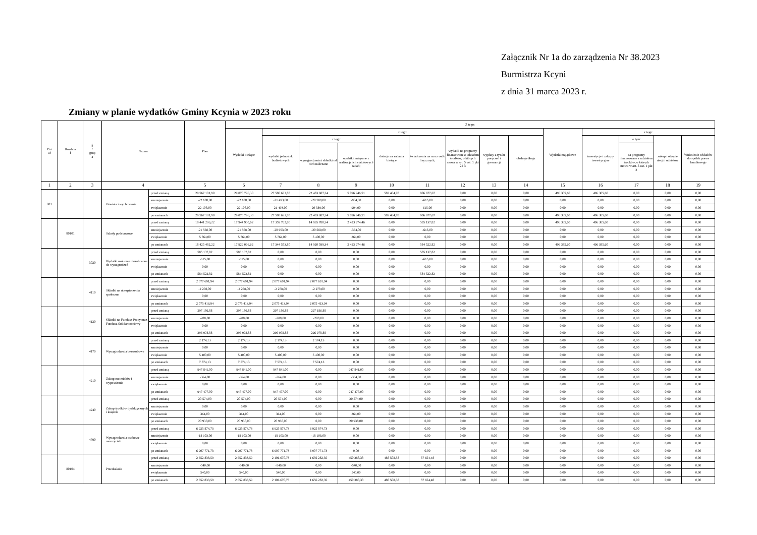Załącznik Nr 1a do zarządzenia Nr 38.2023
Burmistrza Kcyni
z dnia 31 marca 2023 r.
Zmiany w planie wydatków Gminy Kcynia w 2023 roku
| Dzi ał | Rozdzia ł | § / grup a | Nazwa | | Plan | Z tego: | | | | | | | | | | | | | |
| --- | --- | --- | --- | --- | --- | --- | --- | --- | --- | --- | --- | --- | --- | --- | --- | --- | --- | --- | --- |
| | | | | | | Wydatki bieżące | z tego: | | | | | | | | Wydatki majątkowe | z tego: | | | |
| | | | | | | | wydatki jednostek budżetowych | z tego: | | dotacje na zadania bieżące | świadczenia na rzecz osób fizycznych; | wydatki na programy finansowane z udziałem środków, o których mowa w art. 5 ust. 1 pkt 2 i 3 | wypłaty z tytułu poręczeń i gwarancji | obsługa długu | | inwestycje i zakupy inwestycyjne | w tym: | zakup i objęcie akcji i udziałów | Wniesienie wkładów do spółek prawa handlowego |
| | | | | | | | | wynagrodzenia i składki od nich naliczane | wydatki związane z realizacją ich statutowych zadań; | | | | | | | | na programy finansowane z udziałem środków, o których mowa w art. 5 ust. 1 pkt 2 | | |
| 1 | 2 | 3 | 4 | | 5 | 6 | 7 | 8 | 9 | 10 | 11 | 12 | 13 | 14 | 15 | 16 | 17 | 18 | 19 |
| 801 | | | Oświata i wychowanie | przed zmianą | 29 567 181,90 | 29 070 796,30 | 27 580 633,85 | 22 483 687,34 | 5 096 946,51 | 583 484,78 | 906 677,67 | 0,00 | 0,00 | 0,00 | 496 385,60 | 496 385,60 | 0,00 | 0,00 | 0,00 |
| | | | | zmniejszenie | -22 108,00 | -22 108,00 | -21 493,00 | -20 589,00 | -904,00 | 0,00 | -615,00 | 0,00 | 0,00 | 0,00 | 0,00 | 0,00 | 0,00 | 0,00 | 0,00 |
| | | | | zwiększenie | 22 108,00 | 22 108,00 | 21 493,00 | 20 589,00 | 904,00 | 0,00 | 615,00 | 0,00 | 0,00 | 0,00 | 0,00 | 0,00 | 0,00 | 0,00 | 0,00 |
| | | | | po zmianach | 29 567 181,90 | 29 070 796,30 | 27 580 633,85 | 22 483 687,34 | 5 096 946,51 | 583 484,78 | 906 677,67 | 0,00 | 0,00 | 0,00 | 496 385,60 | 496 385,60 | 0,00 | 0,00 | 0,00 |
| | 80101 | | Szkoły podstawowe | przed zmianą | 18 441 286,22 | 17 944 900,62 | 17 359 762,80 | 14 935 788,34 | 2 423 974,46 | 0,00 | 585 137,82 | 0,00 | 0,00 | 0,00 | 496 385,60 | 496 385,60 | 0,00 | 0,00 | 0,00 |
| | | | | zmniejszenie | -21 568,00 | -21 568,00 | -20 953,00 | -20 589,00 | -364,00 | 0,00 | -615,00 | 0,00 | 0,00 | 0,00 | 0,00 | 0,00 | 0,00 | 0,00 | 0,00 |
| | | | | zwiększenie | 5 764,00 | 5 764,00 | 5 764,00 | 5 400,00 | 364,00 | 0,00 | 0,00 | 0,00 | 0,00 | 0,00 | 0,00 | 0,00 | 0,00 | 0,00 | 0,00 |
| | | | | po zmianach | 18 425 482,22 | 17 929 096,62 | 17 344 573,80 | 14 920 599,34 | 2 423 974,46 | 0,00 | 584 522,82 | 0,00 | 0,00 | 0,00 | 496 385,60 | 496 385,60 | 0,00 | 0,00 | 0,00 |
| | | 3020 | Wydatki osobowe niezaliczone do wynagrodzeń | przed zmianą | 585 137,82 | 585 137,82 | 0,00 | 0,00 | 0,00 | 0,00 | 585 137,82 | 0,00 | 0,00 | 0,00 | 0,00 | 0,00 | 0,00 | 0,00 | 0,00 |
| | | | | zmniejszenie | -615,00 | -615,00 | 0,00 | 0,00 | 0,00 | 0,00 | -615,00 | 0,00 | 0,00 | 0,00 | 0,00 | 0,00 | 0,00 | 0,00 | 0,00 |
| | | | | zwiększenie | 0,00 | 0,00 | 0,00 | 0,00 | 0,00 | 0,00 | 0,00 | 0,00 | 0,00 | 0,00 | 0,00 | 0,00 | 0,00 | 0,00 | 0,00 |
| | | | | po zmianach | 584 522,82 | 584 522,82 | 0,00 | 0,00 | 0,00 | 0,00 | 584 522,82 | 0,00 | 0,00 | 0,00 | 0,00 | 0,00 | 0,00 | 0,00 | 0,00 |
| | | 4110 | Składki na ubezpieczenia społeczne | przed zmianą | 2 077 691,94 | 2 077 691,94 | 2 077 691,94 | 2 077 691,94 | 0,00 | 0,00 | 0,00 | 0,00 | 0,00 | 0,00 | 0,00 | 0,00 | 0,00 | 0,00 | 0,00 |
| | | | | zmniejszenie | -2 278,00 | -2 278,00 | -2 278,00 | -2 278,00 | 0,00 | 0,00 | 0,00 | 0,00 | 0,00 | 0,00 | 0,00 | 0,00 | 0,00 | 0,00 | 0,00 |
| | | | | zwiększenie | 0,00 | 0,00 | 0,00 | 0,00 | 0,00 | 0,00 | 0,00 | 0,00 | 0,00 | 0,00 | 0,00 | 0,00 | 0,00 | 0,00 | 0,00 |
| | | | | po zmianach | 2 075 413,94 | 2 075 413,94 | 2 075 413,94 | 2 075 413,94 | 0,00 | 0,00 | 0,00 | 0,00 | 0,00 | 0,00 | 0,00 | 0,00 | 0,00 | 0,00 | 0,00 |
| | | 4120 | Składki na Fundusz Pracy oraz Fundusz Solidarnościowy | przed zmianą | 297 186,88 | 297 186,88 | 297 186,88 | 297 186,88 | 0,00 | 0,00 | 0,00 | 0,00 | 0,00 | 0,00 | 0,00 | 0,00 | 0,00 | 0,00 | 0,00 |
| | | | | zmniejszenie | -208,00 | -208,00 | -208,00 | -208,00 | 0,00 | 0,00 | 0,00 | 0,00 | 0,00 | 0,00 | 0,00 | 0,00 | 0,00 | 0,00 | 0,00 |
| | | | | zwiększenie | 0,00 | 0,00 | 0,00 | 0,00 | 0,00 | 0,00 | 0,00 | 0,00 | 0,00 | 0,00 | 0,00 | 0,00 | 0,00 | 0,00 | 0,00 |
| | | | | po zmianach | 296 978,88 | 296 978,88 | 296 978,88 | 296 978,88 | 0,00 | 0,00 | 0,00 | 0,00 | 0,00 | 0,00 | 0,00 | 0,00 | 0,00 | 0,00 | 0,00 |
| | | 4170 | Wynagrodzenia bezosobowe | przed zmianą | 2 174,13 | 2 174,13 | 2 174,13 | 2 174,13 | 0,00 | 0,00 | 0,00 | 0,00 | 0,00 | 0,00 | 0,00 | 0,00 | 0,00 | 0,00 | 0,00 |
| | | | | zmniejszenie | 0,00 | 0,00 | 0,00 | 0,00 | 0,00 | 0,00 | 0,00 | 0,00 | 0,00 | 0,00 | 0,00 | 0,00 | 0,00 | 0,00 | 0,00 |
| | | | | zwiększenie | 5 400,00 | 5 400,00 | 5 400,00 | 5 400,00 | 0,00 | 0,00 | 0,00 | 0,00 | 0,00 | 0,00 | 0,00 | 0,00 | 0,00 | 0,00 | 0,00 |
| | | | | po zmianach | 7 574,13 | 7 574,13 | 7 574,13 | 7 574,13 | 0,00 | 0,00 | 0,00 | 0,00 | 0,00 | 0,00 | 0,00 | 0,00 | 0,00 | 0,00 | 0,00 |
| | | 4210 | Zakup materiałów i wyposażenia | przed zmianą | 947 841,00 | 947 841,00 | 947 841,00 | 0,00 | 947 841,00 | 0,00 | 0,00 | 0,00 | 0,00 | 0,00 | 0,00 | 0,00 | 0,00 | 0,00 | 0,00 |
| | | | | zmniejszenie | -364,00 | -364,00 | -364,00 | 0,00 | -364,00 | 0,00 | 0,00 | 0,00 | 0,00 | 0,00 | 0,00 | 0,00 | 0,00 | 0,00 | 0,00 |
| | | | | zwiększenie | 0,00 | 0,00 | 0,00 | 0,00 | 0,00 | 0,00 | 0,00 | 0,00 | 0,00 | 0,00 | 0,00 | 0,00 | 0,00 | 0,00 | 0,00 |
| | | | | po zmianach | 947 477,00 | 947 477,00 | 947 477,00 | 0,00 | 947 477,00 | 0,00 | 0,00 | 0,00 | 0,00 | 0,00 | 0,00 | 0,00 | 0,00 | 0,00 | 0,00 |
| | | 4240 | Zakup środków dydaktycznych i książek | przed zmianą | 20 574,00 | 20 574,00 | 20 574,00 | 0,00 | 20 574,00 | 0,00 | 0,00 | 0,00 | 0,00 | 0,00 | 0,00 | 0,00 | 0,00 | 0,00 | 0,00 |
| | | | | zmniejszenie | 0,00 | 0,00 | 0,00 | 0,00 | 0,00 | 0,00 | 0,00 | 0,00 | 0,00 | 0,00 | 0,00 | 0,00 | 0,00 | 0,00 | 0,00 |
| | | | | zwiększenie | 364,00 | 364,00 | 364,00 | 0,00 | 364,00 | 0,00 | 0,00 | 0,00 | 0,00 | 0,00 | 0,00 | 0,00 | 0,00 | 0,00 | 0,00 |
| | | | | po zmianach | 20 938,00 | 20 938,00 | 20 938,00 | 0,00 | 20 938,00 | 0,00 | 0,00 | 0,00 | 0,00 | 0,00 | 0,00 | 0,00 | 0,00 | 0,00 | 0,00 |
| | | 4790 | Wynagrodzenia osobowe nauczycieli | przed zmianą | 6 925 874,73 | 6 925 874,73 | 6 925 874,73 | 6 925 874,73 | 0,00 | 0,00 | 0,00 | 0,00 | 0,00 | 0,00 | 0,00 | 0,00 | 0,00 | 0,00 | 0,00 |
| | | | | zmniejszenie | -18 103,00 | -18 103,00 | -18 103,00 | -18 103,00 | 0,00 | 0,00 | 0,00 | 0,00 | 0,00 | 0,00 | 0,00 | 0,00 | 0,00 | 0,00 | 0,00 |
| | | | | zwiększenie | 0,00 | 0,00 | 0,00 | 0,00 | 0,00 | 0,00 | 0,00 | 0,00 | 0,00 | 0,00 | 0,00 | 0,00 | 0,00 | 0,00 | 0,00 |
| | | | | po zmianach | 6 907 771,73 | 6 907 771,73 | 6 907 771,73 | 6 907 771,73 | 0,00 | 0,00 | 0,00 | 0,00 | 0,00 | 0,00 | 0,00 | 0,00 | 0,00 | 0,00 | 0,00 |
| | 80104 | | Przedszkola | przed zmianą | 2 652 833,59 | 2 652 833,59 | 2 106 670,73 | 1 656 282,35 | 450 388,38 | 488 508,38 | 57 654,48 | 0,00 | 0,00 | 0,00 | 0,00 | 0,00 | 0,00 | 0,00 | 0,00 |
| | | | | zmniejszenie | -540,00 | -540,00 | -540,00 | 0,00 | -540,00 | 0,00 | 0,00 | 0,00 | 0,00 | 0,00 | 0,00 | 0,00 | 0,00 | 0,00 | 0,00 |
| | | | | zwiększenie | 540,00 | 540,00 | 540,00 | 0,00 | 540,00 | 0,00 | 0,00 | 0,00 | 0,00 | 0,00 | 0,00 | 0,00 | 0,00 | 0,00 | 0,00 |
| | | | | po zmianach | 2 652 833,59 | 2 652 833,59 | 2 106 670,73 | 1 656 282,35 | 450 388,38 | 488 508,38 | 57 654,48 | 0,00 | 0,00 | 0,00 | 0,00 | 0,00 | 0,00 | 0,00 | 0,00 |